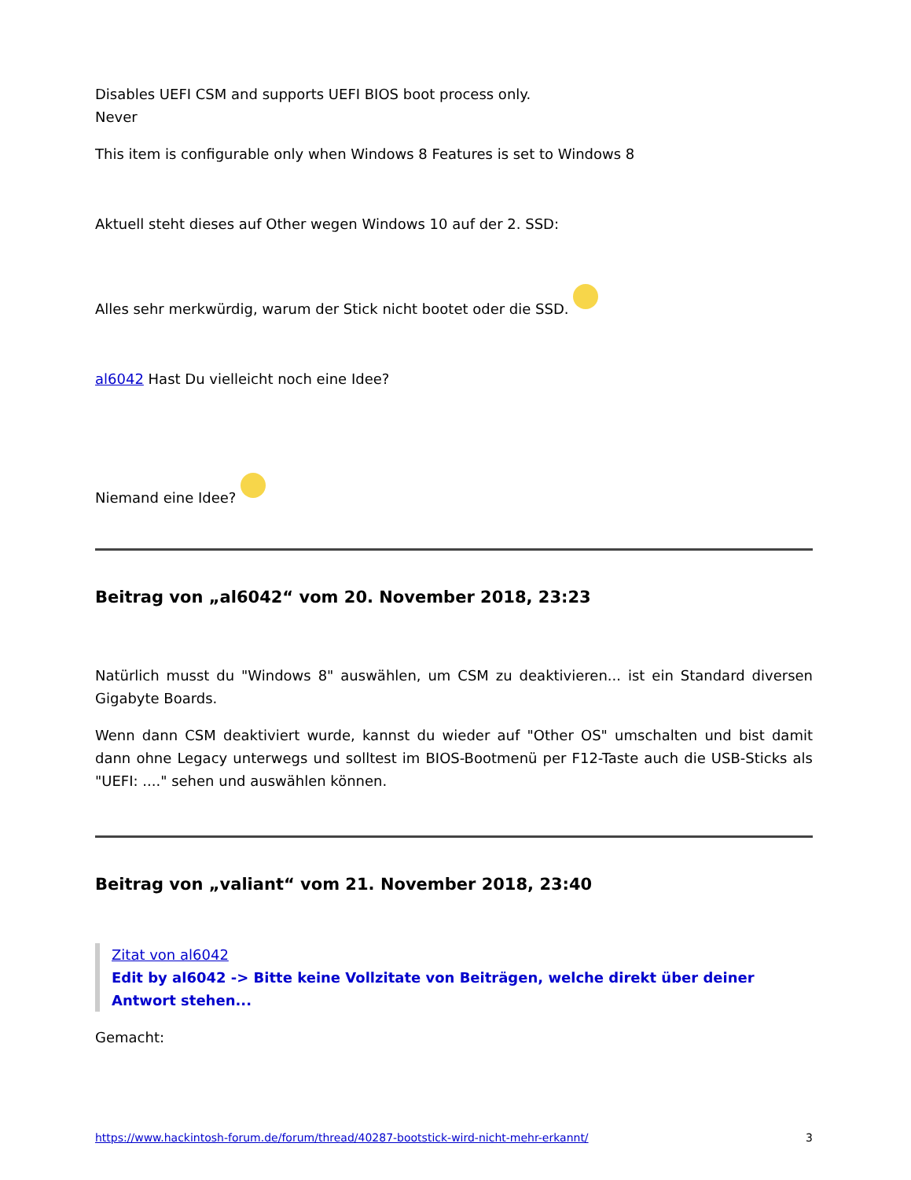Disables UEFI CSM and supports UEFI BIOS boot process only.
Never
This item is configurable only when Windows 8 Features is set to Windows 8
Aktuell steht dieses auf Other wegen Windows 10 auf der 2. SSD:
Alles sehr merkwürdig, warum der Stick nicht bootet oder die SSD.
al6042 Hast Du vielleicht noch eine Idee?
Niemand eine Idee?
Beitrag von „al6042“ vom 20. November 2018, 23:23
Natürlich musst du "Windows 8" auswählen, um CSM zu deaktivieren... ist ein Standard diversen Gigabyte Boards.
Wenn dann CSM deaktiviert wurde, kannst du wieder auf "Other OS" umschalten und bist damit dann ohne Legacy unterwegs und solltest im BIOS-Bootmenü per F12-Taste auch die USB-Sticks als "UEFI: ...." sehen und auswählen können.
Beitrag von „valiant“ vom 21. November 2018, 23:40
Zitat von al6042
Edit by al6042 -> Bitte keine Vollzitate von Beiträgen, welche direkt über deiner Antwort stehen...
Gemacht:
https://www.hackintosh-forum.de/forum/thread/40287-bootstick-wird-nicht-mehr-erkannt/ 3